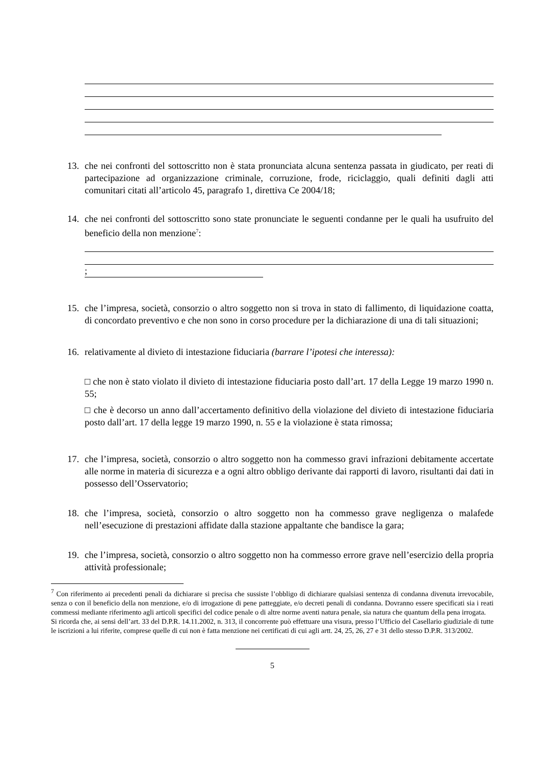13. che nei confronti del sottoscritto non è stata pronunciata alcuna sentenza passata in giudicato, per reati di partecipazione ad organizzazione criminale, corruzione, frode, riciclaggio, quali definiti dagli atti comunitari citati all’articolo 45, paragrafo 1, direttiva Ce 2004/18;
14. che nei confronti del sottoscritto sono state pronunciate le seguenti condanne per le quali ha usufruito del beneficio della non menzione<sup>7</sup>:
;
15. che l’impresa, società, consorzio o altro soggetto non si trova in stato di fallimento, di liquidazione coatta, di concordato preventivo e che non sono in corso procedure per la dichiarazione di una di tali situazioni;
16. relativamente al divieto di intestazione fiduciaria (barrare l’ipotesi che interessa):
□ che non è stato violato il divieto di intestazione fiduciaria posto dall’art. 17 della Legge 19 marzo 1990 n. 55;
□ che è decorso un anno dall’accertamento definitivo della violazione del divieto di intestazione fiduciaria posto dall’art. 17 della legge 19 marzo 1990, n. 55 e la violazione è stata rimossa;
17. che l’impresa, società, consorzio o altro soggetto non ha commesso gravi infrazioni debitamente accertate alle norme in materia di sicurezza e a ogni altro obbligo derivante dai rapporti di lavoro, risultanti dai dati in possesso dell’Osservatorio;
18. che l’impresa, società, consorzio o altro soggetto non ha commesso grave negligenza o malafede nell’esecuzione di prestazioni affidate dalla stazione appaltante che bandisce la gara;
19. che l’impresa, società, consorzio o altro soggetto non ha commesso errore grave nell’esercizio della propria attività professionale;
<sup>7</sup> Con riferimento ai precedenti penali da dichiarare si precisa che sussiste l’obbligo di dichiarare qualsiasi sentenza di condanna divenuta irrevocabile, senza o con il beneficio della non menzione, e/o di irrogazione di pene patteggiate, e/o decreti penali di condanna. Dovranno essere specificati sia i reati commessi mediante riferimento agli articoli specifici del codice penale o di altre norme aventi natura penale, sia natura che quantum della pena irrogata.
Si ricorda che, ai sensi dell’art. 33 del D.P.R. 14.11.2002, n. 313, il concorrente può effettuare una visura, presso l’Ufficio del Casellario giudiziale di tutte le iscrizioni a lui riferite, comprese quelle di cui non è fatta menzione nei certificati di cui agli artt. 24, 25, 26, 27 e 31 dello stesso D.P.R. 313/2002.
5